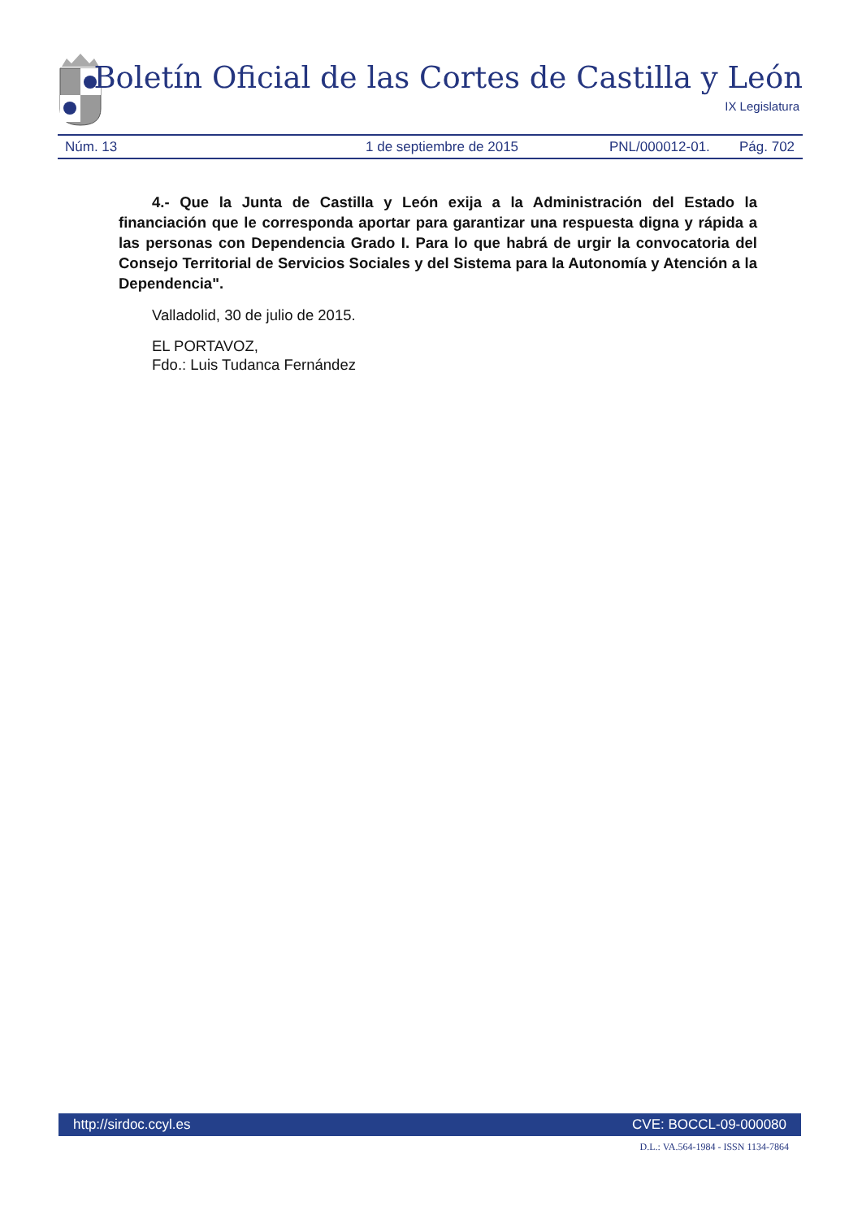Boletín Oficial de las Cortes de Castilla y León
IX Legislatura
Núm. 13 1 de septiembre de 2015 PNL/000012-01. Pág. 702
4.- Que la Junta de Castilla y León exija a la Administración del Estado la financiación que le corresponda aportar para garantizar una respuesta digna y rápida a las personas con Dependencia Grado I. Para lo que habrá de urgir la convocatoria del Consejo Territorial de Servicios Sociales y del Sistema para la Autonomía y Atención a la Dependencia".
Valladolid, 30 de julio de 2015.
EL PORTAVOZ,
Fdo.: Luis Tudanca Fernández
http://sirdoc.ccyl.es CVE: BOCCL-09-000080
D.L.: VA.564-1984 - ISSN 1134-7864